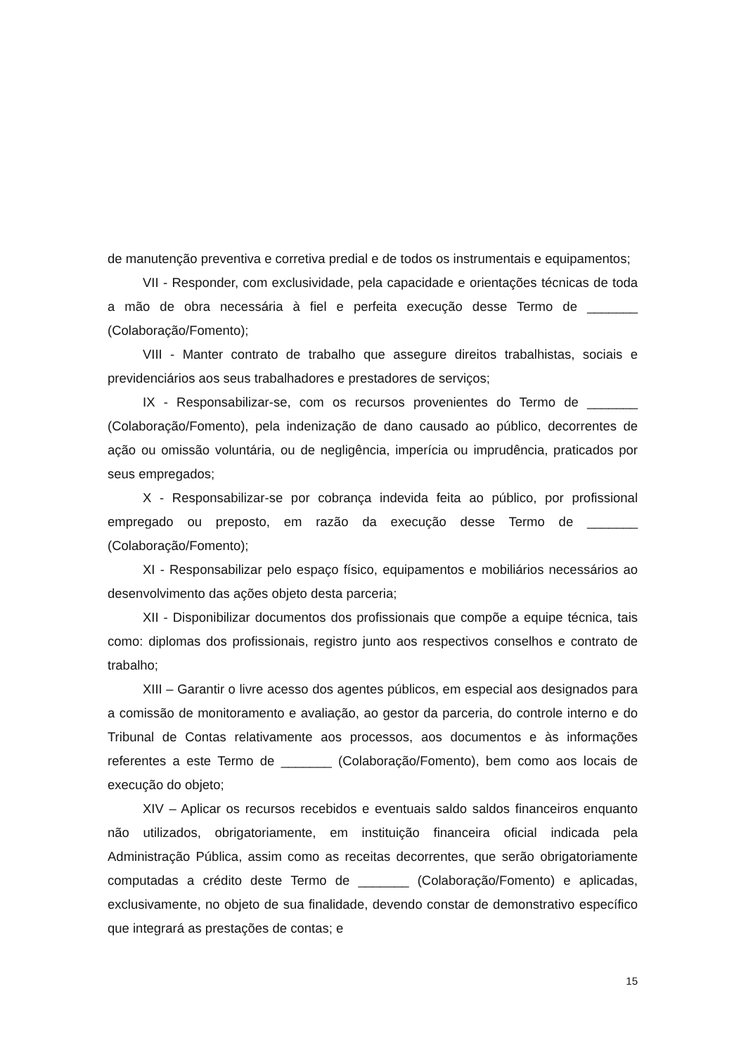de manutenção preventiva e corretiva predial e de todos os instrumentais e equipamentos;
VII - Responder, com exclusividade, pela capacidade e orientações técnicas de toda a mão de obra necessária à fiel e perfeita execução desse Termo de _______ (Colaboração/Fomento);
VIII - Manter contrato de trabalho que assegure direitos trabalhistas, sociais e previdenciários aos seus trabalhadores e prestadores de serviços;
IX - Responsabilizar-se, com os recursos provenientes do Termo de _______ (Colaboração/Fomento), pela indenização de dano causado ao público, decorrentes de ação ou omissão voluntária, ou de negligência, imperícia ou imprudência, praticados por seus empregados;
X - Responsabilizar-se por cobrança indevida feita ao público, por profissional empregado ou preposto, em razão da execução desse Termo de _______ (Colaboração/Fomento);
XI - Responsabilizar pelo espaço físico, equipamentos e mobiliários necessários ao desenvolvimento das ações objeto desta parceria;
XII - Disponibilizar documentos dos profissionais que compõe a equipe técnica, tais como: diplomas dos profissionais, registro junto aos respectivos conselhos e contrato de trabalho;
XIII – Garantir o livre acesso dos agentes públicos, em especial aos designados para a comissão de monitoramento e avaliação, ao gestor da parceria, do controle interno e do Tribunal de Contas relativamente aos processos, aos documentos e às informações referentes a este Termo de _______ (Colaboração/Fomento), bem como aos locais de execução do objeto;
XIV – Aplicar os recursos recebidos e eventuais saldo saldos financeiros enquanto não utilizados, obrigatoriamente, em instituição financeira oficial indicada pela Administração Pública, assim como as receitas decorrentes, que serão obrigatoriamente computadas a crédito deste Termo de _______ (Colaboração/Fomento) e aplicadas, exclusivamente, no objeto de sua finalidade, devendo constar de demonstrativo específico que integrará as prestações de contas; e
15